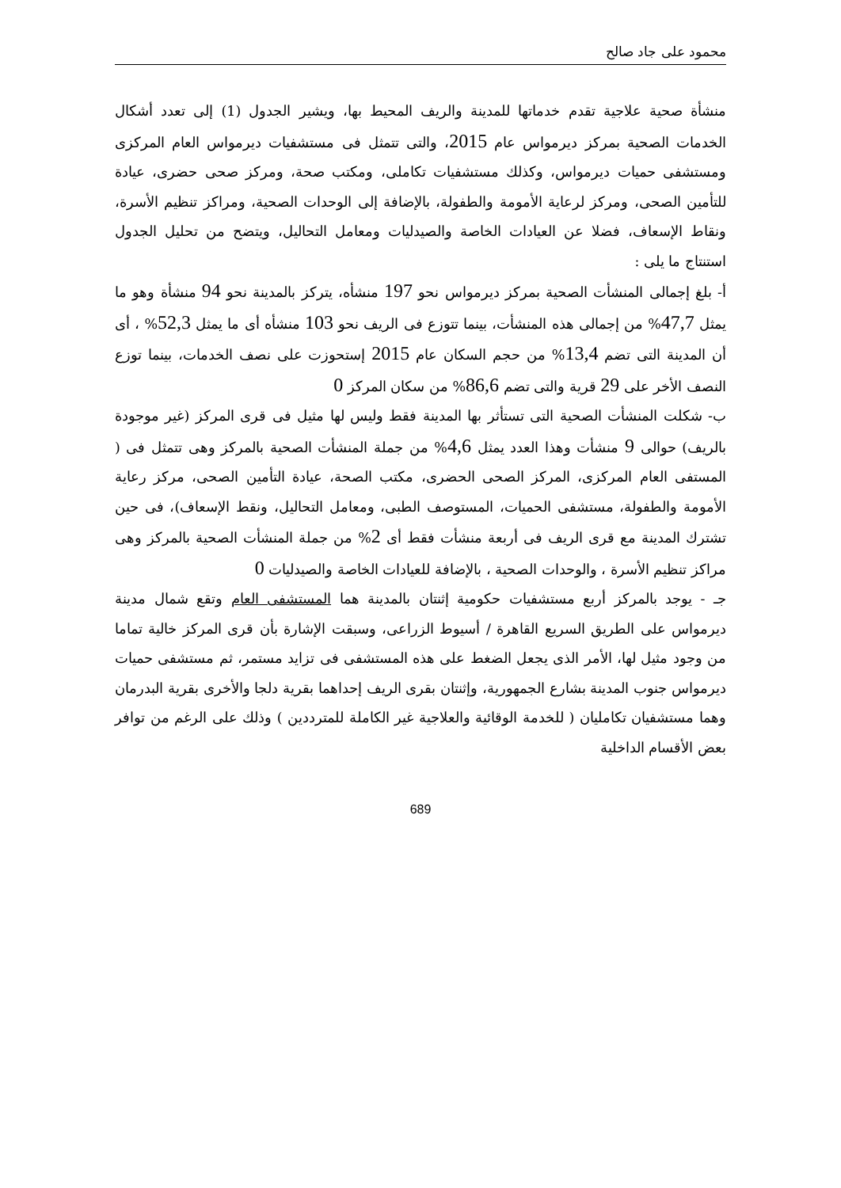محمود على جاد صالح
منشأة صحية علاجية تقدم خدماتها للمدينة والريف المحيط بها، ويشير الجدول (1) إلى تعدد أشكال الخدمات الصحية بمركز ديرمواس عام 2015، والتى تتمثل فى مستشفيات ديرمواس العام المركزى ومستشفى حميات ديرمواس، وكذلك مستشفيات تكاملى، ومكتب صحة، ومركز صحى حضرى، عيادة للتأمين الصحى، ومركز لرعاية الأمومة والطفولة، بالإضافة إلى الوحدات الصحية، ومراكز تنظيم الأسرة، ونقاط الإسعاف، فضلا عن العيادات الخاصة والصيدليات ومعامل التحاليل، ويتضح من تحليل الجدول استنتاج ما يلى :
أ- بلغ إجمالى المنشأت الصحية بمركز ديرمواس نحو 197 منشأه، يتركز بالمدينة نحو 94 منشأة وهو ما يمثل 47,7% من إجمالى هذه المنشأت، بينما تتوزع فى الريف نحو 103 منشأه أى ما يمثل 52,3% ، أى أن المدينة التى تضم 13,4% من حجم السكان عام 2015 إستحوزت على نصف الخدمات، بينما توزع النصف الأخر على 29 قرية والتى تضم 86,6% من سكان المركز 0
ب- شكلت المنشأت الصحية التى تستأثر بها المدينة فقط وليس لها مثيل فى قرى المركز (غير موجودة بالريف) حوالى 9 منشأت وهذا العدد يمثل 4,6% من جملة المنشأت الصحية بالمركز وهى تتمثل فى ( المستفى العام المركزى، المركز الصحى الحضرى، مكتب الصحة، عيادة التأمين الصحى، مركز رعاية الأمومة والطفولة، مستشفى الحميات، المستوصف الطبى، ومعامل التحاليل، ونقط الإسعاف)، فى حين تشترك المدينة مع قرى الريف فى أربعة منشأت فقط أى 2% من جملة المنشأت الصحية بالمركز وهى مراكز تنظيم الأسرة ، والوحدات الصحية ، بالإضافة للعيادات الخاصة والصيدليات 0
جـ - يوجد بالمركز أربع مستشفيات حكومية إثنتان بالمدينة هما المستشفى العام وتقع شمال مدينة ديرمواس على الطريق السريع القاهرة / أسيوط الزراعى، وسبقت الإشارة بأن قرى المركز خالية تماما من وجود مثيل لها، الأمر الذى يجعل الضغط على هذه المستشفى فى تزايد مستمر، ثم مستشفى حميات ديرمواس جنوب المدينة بشارع الجمهورية، وإثنتان بقرى الريف إحداهما بقرية دلجا والأخرى بقرية البدرمان وهما مستشفيان تكامليان ( للخدمة الوقائية والعلاجية غير الكاملة للمترددين ) وذلك على الرغم من توافر بعض الأقسام الداخلية
689